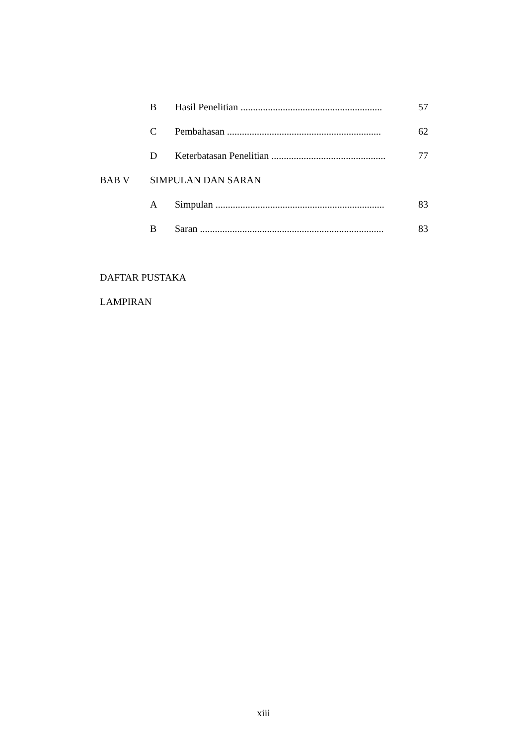B Hasil Penelitian ......................................................... 57
C Pembahasan .............................................................. 62
D Keterbatasan Penelitian .............................................. 77
BAB V SIMPULAN DAN SARAN
A Simpulan .................................................................... 83
B Saran .......................................................................... 83
DAFTAR PUSTAKA
LAMPIRAN
xiii